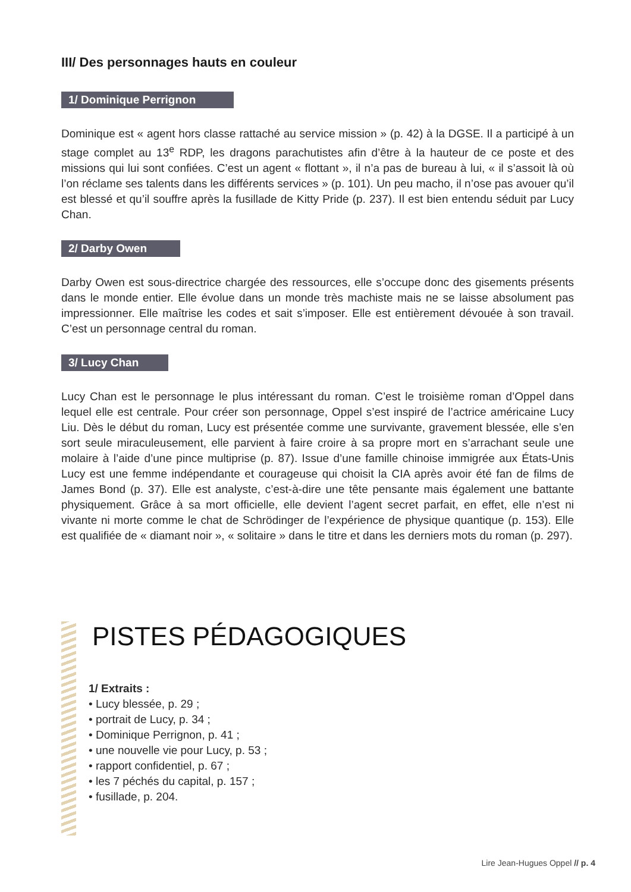III/ Des personnages hauts en couleur
1/ Dominique Perrignon
Dominique est « agent hors classe rattaché au service mission » (p. 42) à la DGSE. Il a participé à un stage complet au 13<sup>e</sup> RDP, les dragons parachutistes afin d’être à la hauteur de ce poste et des missions qui lui sont confiées. C’est un agent « flottant », il n’a pas de bureau à lui, « il s’assoit là où l’on réclame ses talents dans les différents services » (p. 101). Un peu macho, il n’ose pas avouer qu’il est blessé et qu’il souffre après la fusillade de Kitty Pride (p. 237). Il est bien entendu séduit par Lucy Chan.
2/ Darby Owen
Darby Owen est sous-directrice chargée des ressources, elle s’occupe donc des gisements présents dans le monde entier. Elle évolue dans un monde très machiste mais ne se laisse absolument pas impressionner. Elle maîtrise les codes et sait s’imposer. Elle est entièrement dévouée à son travail. C’est un personnage central du roman.
3/ Lucy Chan
Lucy Chan est le personnage le plus intéressant du roman. C’est le troisième roman d’Oppel dans lequel elle est centrale. Pour créer son personnage, Oppel s’est inspiré de l’actrice américaine Lucy Liu. Dès le début du roman, Lucy est présentée comme une survivante, gravement blessée, elle s’en sort seule miraculeusement, elle parvient à faire croire à sa propre mort en s’arrachant seule une molaire à l’aide d’une pince multiprise (p. 87). Issue d’une famille chinoise immigrée aux États-Unis Lucy est une femme indépendante et courageuse qui choisit la CIA après avoir été fan de films de James Bond (p. 37). Elle est analyste, c’est-à-dire une tête pensante mais également une battante physiquement. Grâce à sa mort officielle, elle devient l’agent secret parfait, en effet, elle n’est ni vivante ni morte comme le chat de Schrödinger de l’expérience de physique quantique (p. 153). Elle est qualifiée de « diamant noir », « solitaire » dans le titre et dans les derniers mots du roman (p. 297).
PISTES PÉDAGOGIQUES
1/ Extraits :
• Lucy blessée, p. 29 ;
• portrait de Lucy, p. 34 ;
• Dominique Perrignon, p. 41 ;
• une nouvelle vie pour Lucy, p. 53 ;
• rapport confidentiel, p. 67 ;
• les 7 péchés du capital, p. 157 ;
• fusillade, p. 204.
Lire Jean-Hugues Oppel // p. 4